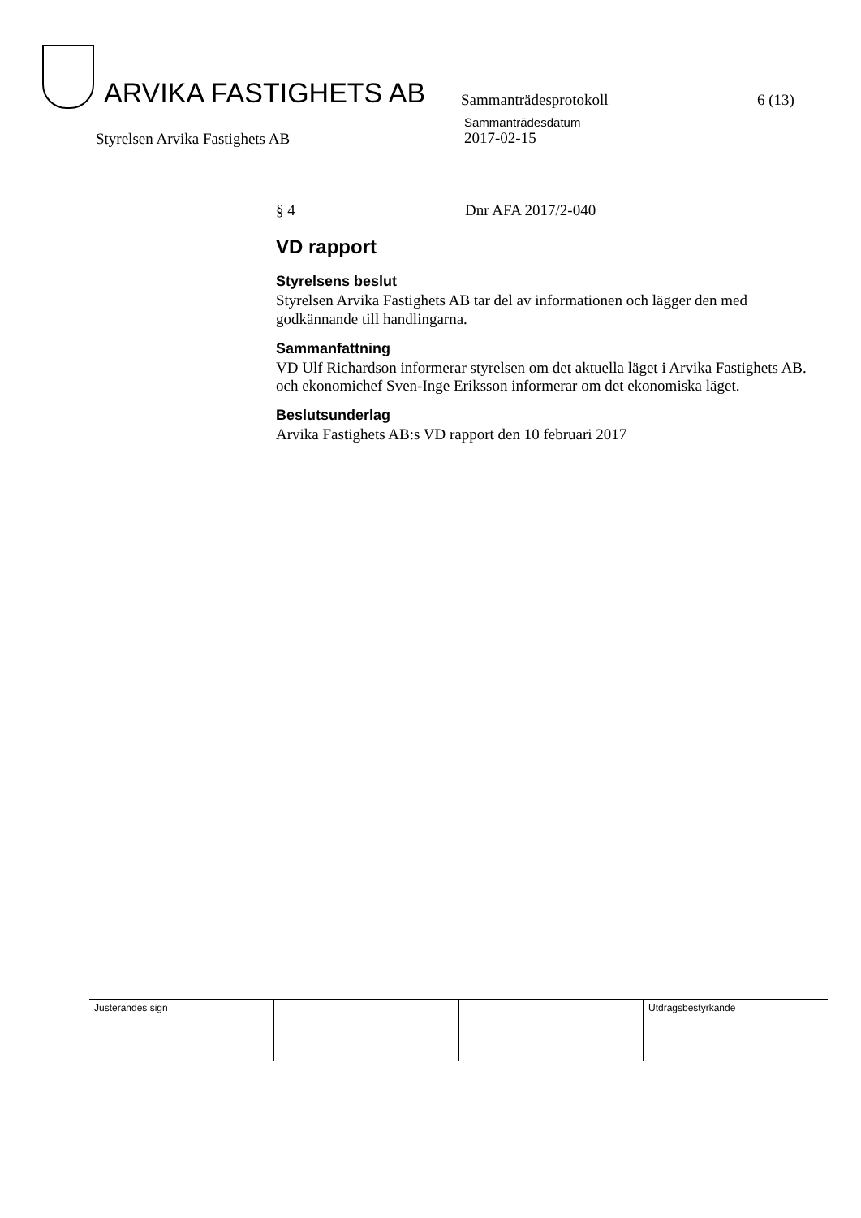ARVIKA FASTIGHETS AB
Sammanträdesprotokoll
6 (13)
Styrelsen Arvika Fastighets AB
Sammanträdesdatum
2017-02-15
§ 4 Dnr AFA 2017/2-040
VD rapport
Styrelsens beslut
Styrelsen Arvika Fastighets AB tar del av informationen och lägger den med godkännande till handlingarna.
Sammanfattning
VD Ulf Richardson informerar styrelsen om det aktuella läget i Arvika Fastighets AB. och ekonomichef Sven-Inge Eriksson informerar om det ekonomiska läget.
Beslutsunderlag
Arvika Fastighets AB:s VD rapport den 10 februari 2017
| Justerandes sign | | | Utdragsbestyrkande |